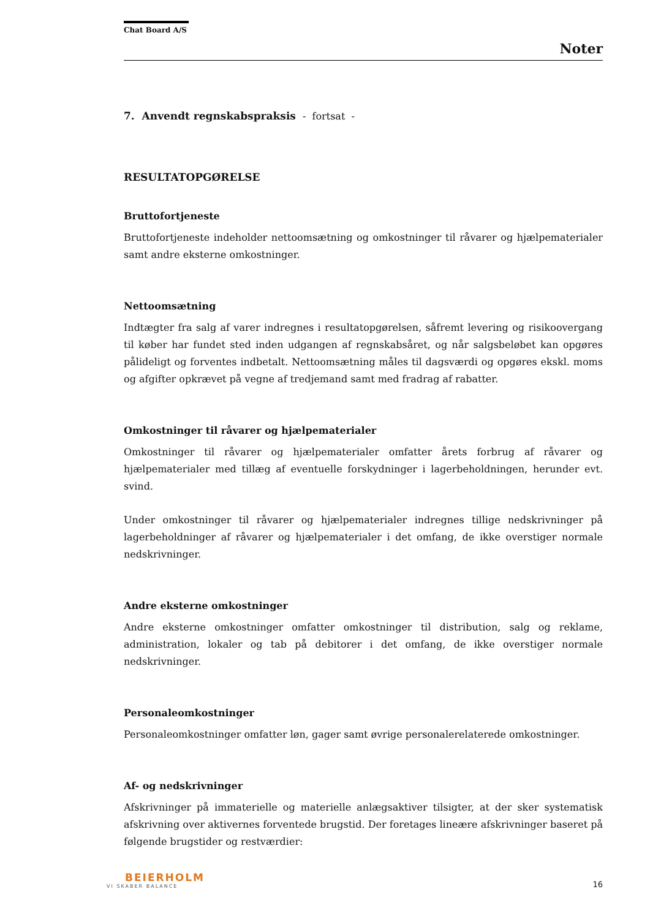Chat Board A/S
Noter
7. Anvendt regnskabspraksis - fortsat -
RESULTATOPGØRELSE
Bruttofortjeneste
Bruttofortjeneste indeholder nettoomsætning og omkostninger til råvarer og hjælpematerialer samt andre eksterne omkostninger.
Nettoomsætning
Indtægter fra salg af varer indregnes i resultatopgørelsen, såfremt levering og risikoovergang til køber har fundet sted inden udgangen af regnskabsåret, og når salgsbeløbet kan opgøres pålideligt og forventes indbetalt. Nettoomsætning måles til dagsværdi og opgøres ekskl. moms og afgifter opkrævet på vegne af tredjemand samt med fradrag af rabatter.
Omkostninger til råvarer og hjælpematerialer
Omkostninger til råvarer og hjælpematerialer omfatter årets forbrug af råvarer og hjælpematerialer med tillæg af eventuelle forskydninger i lagerbeholdningen, herunder evt. svind.
Under omkostninger til råvarer og hjælpematerialer indregnes tillige nedskrivninger på lagerbeholdninger af råvarer og hjælpematerialer i det omfang, de ikke overstiger normale nedskrivninger.
Andre eksterne omkostninger
Andre eksterne omkostninger omfatter omkostninger til distribution, salg og reklame, administration, lokaler og tab på debitorer i det omfang, de ikke overstiger normale nedskrivninger.
Personaleomkostninger
Personaleomkostninger omfatter løn, gager samt øvrige personalerelaterede omkostninger.
Af- og nedskrivninger
Afskrivninger på immaterielle og materielle anlægsaktiver tilsigter, at der sker systematisk afskrivning over aktivernes forventede brugstid. Der foretages lineære afskrivninger baseret på følgende brugstider og restværdier:
BEIERHOLM
VI SKABER BALANCE
16